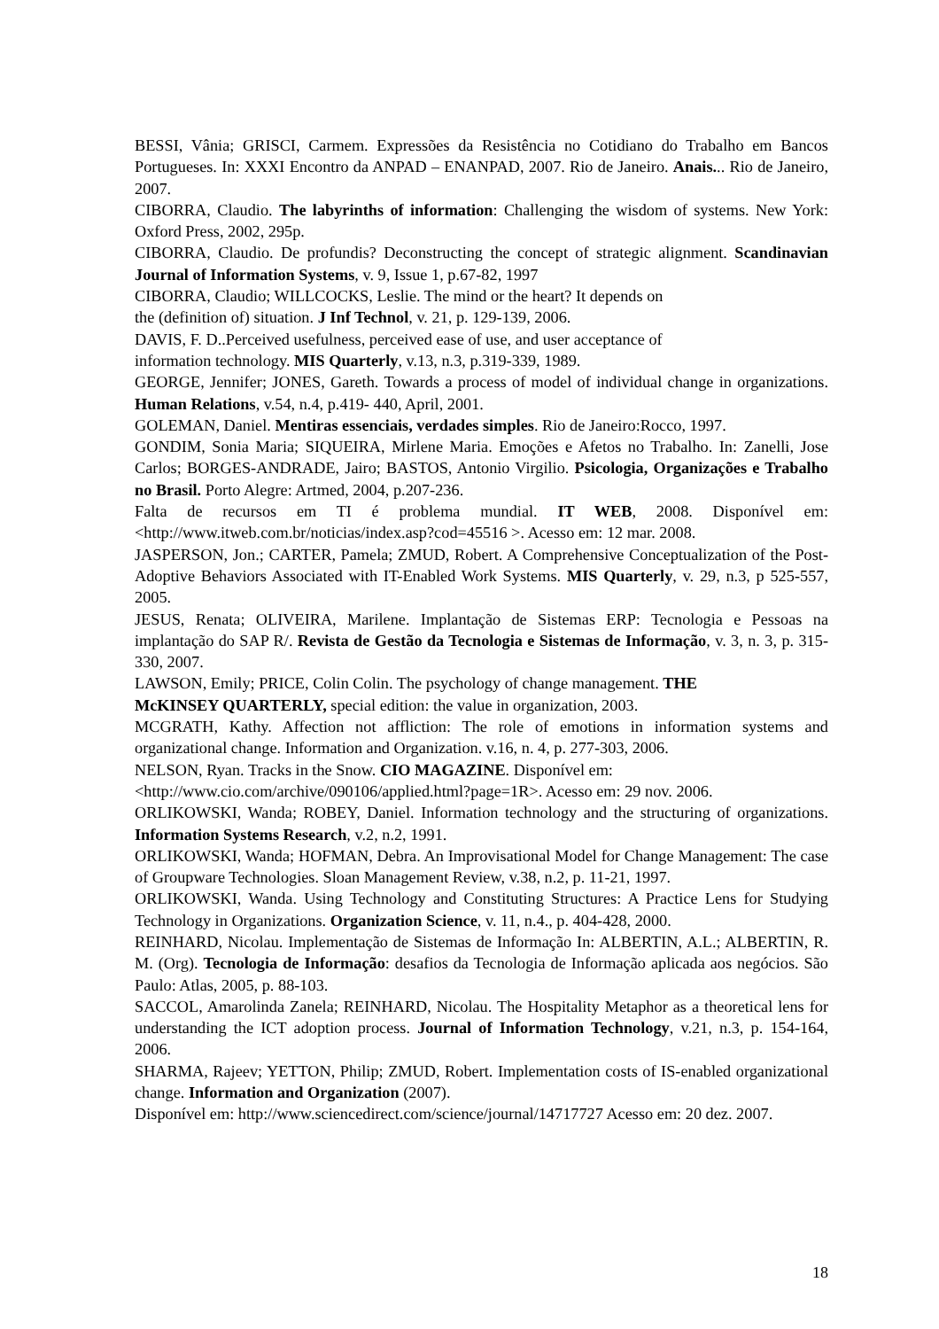BESSI, Vânia; GRISCI, Carmem. Expressões da Resistência no Cotidiano do Trabalho em Bancos Portugueses. In: XXXI Encontro da ANPAD – ENANPAD, 2007. Rio de Janeiro. Anais... Rio de Janeiro, 2007.
CIBORRA, Claudio. The labyrinths of information: Challenging the wisdom of systems. New York: Oxford Press, 2002, 295p.
CIBORRA, Claudio. De profundis? Deconstructing the concept of strategic alignment. Scandinavian Journal of Information Systems, v. 9, Issue 1, p.67-82, 1997
CIBORRA, Claudio; WILLCOCKS, Leslie. The mind or the heart? It depends on
the (definition of) situation. J Inf Technol, v. 21, p. 129-139, 2006.
DAVIS, F. D..Perceived usefulness, perceived ease of use, and user acceptance of
information technology. MIS Quarterly, v.13, n.3, p.319-339, 1989.
GEORGE, Jennifer; JONES, Gareth. Towards a process of model of individual change in organizations. Human Relations, v.54, n.4, p.419- 440, April, 2001.
GOLEMAN, Daniel. Mentiras essenciais, verdades simples. Rio de Janeiro:Rocco, 1997.
GONDIM, Sonia Maria; SIQUEIRA, Mirlene Maria. Emoções e Afetos no Trabalho. In: Zanelli, Jose Carlos; BORGES-ANDRADE, Jairo; BASTOS, Antonio Virgilio. Psicologia, Organizações e Trabalho no Brasil. Porto Alegre: Artmed, 2004, p.207-236.
Falta de recursos em TI é problema mundial. IT WEB, 2008. Disponível em: <http://www.itweb.com.br/noticias/index.asp?cod=45516 >. Acesso em: 12 mar. 2008.
JASPERSON, Jon.; CARTER, Pamela; ZMUD, Robert. A Comprehensive Conceptualization of the Post-Adoptive Behaviors Associated with IT-Enabled Work Systems. MIS Quarterly, v. 29, n.3, p 525-557, 2005.
JESUS, Renata; OLIVEIRA, Marilene. Implantação de Sistemas ERP: Tecnologia e Pessoas na implantação do SAP R/. Revista de Gestão da Tecnologia e Sistemas de Informação, v. 3, n. 3, p. 315-330, 2007.
LAWSON, Emily; PRICE, Colin Colin. The psychology of change management. THE
McKINSEY QUARTERLY, special edition: the value in organization, 2003.
MCGRATH, Kathy. Affection not affliction: The role of emotions in information systems and organizational change. Information and Organization. v.16, n. 4, p. 277-303, 2006.
NELSON, Ryan. Tracks in the Snow. CIO MAGAZINE. Disponível em:
<http://www.cio.com/archive/090106/applied.html?page=1R>. Acesso em: 29 nov. 2006.
ORLIKOWSKI, Wanda; ROBEY, Daniel. Information technology and the structuring of organizations. Information Systems Research, v.2, n.2, 1991.
ORLIKOWSKI, Wanda; HOFMAN, Debra. An Improvisational Model for Change Management: The case of Groupware Technologies. Sloan Management Review, v.38, n.2, p. 11-21, 1997.
ORLIKOWSKI, Wanda. Using Technology and Constituting Structures: A Practice Lens for Studying Technology in Organizations. Organization Science, v. 11, n.4., p. 404-428, 2000.
REINHARD, Nicolau. Implementação de Sistemas de Informação In: ALBERTIN, A.L.; ALBERTIN, R. M. (Org). Tecnologia de Informação: desafios da Tecnologia de Informação aplicada aos negócios. São Paulo: Atlas, 2005, p. 88-103.
SACCOL, Amarolinda Zanela; REINHARD, Nicolau. The Hospitality Metaphor as a theoretical lens for understanding the ICT adoption process. Journal of Information Technology, v.21, n.3, p. 154-164, 2006.
SHARMA, Rajeev; YETTON, Philip; ZMUD, Robert. Implementation costs of IS-enabled organizational change. Information and Organization (2007).
Disponível em: http://www.sciencedirect.com/science/journal/14717727 Acesso em: 20 dez. 2007.
18